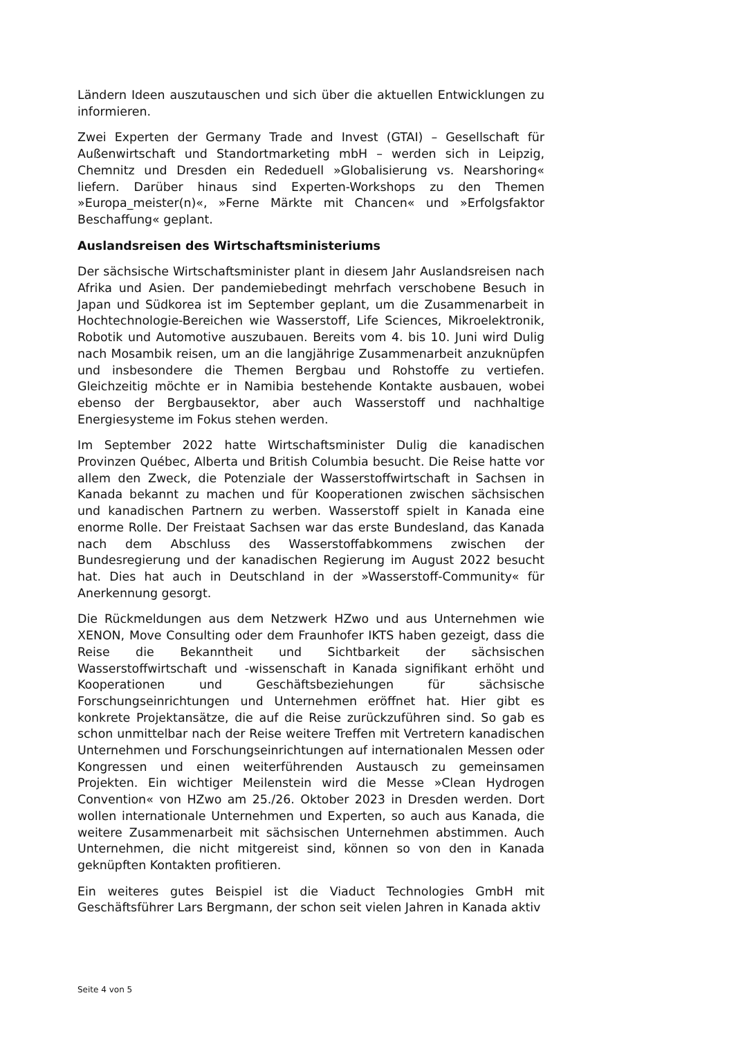Ländern Ideen auszutauschen und sich über die aktuellen Entwicklungen zu informieren.
Zwei Experten der Germany Trade and Invest (GTAI) – Gesellschaft für Außenwirtschaft und Standortmarketing mbH – werden sich in Leipzig, Chemnitz und Dresden ein Rededuell »Globalisierung vs. Nearshoring« liefern. Darüber hinaus sind Experten-Workshops zu den Themen »Europa_meister(n)«, »Ferne Märkte mit Chancen« und »Erfolgsfaktor Beschaffung« geplant.
Auslandsreisen des Wirtschaftsministeriums
Der sächsische Wirtschaftsminister plant in diesem Jahr Auslandsreisen nach Afrika und Asien. Der pandemiebedingt mehrfach verschobene Besuch in Japan und Südkorea ist im September geplant, um die Zusammenarbeit in Hochtechnologie-Bereichen wie Wasserstoff, Life Sciences, Mikroelektronik, Robotik und Automotive auszubauen. Bereits vom 4. bis 10. Juni wird Dulig nach Mosambik reisen, um an die langjährige Zusammenarbeit anzuknüpfen und insbesondere die Themen Bergbau und Rohstoffe zu vertiefen. Gleichzeitig möchte er in Namibia bestehende Kontakte ausbauen, wobei ebenso der Bergbausektor, aber auch Wasserstoff und nachhaltige Energiesysteme im Fokus stehen werden.
Im September 2022 hatte Wirtschaftsminister Dulig die kanadischen Provinzen Québec, Alberta und British Columbia besucht. Die Reise hatte vor allem den Zweck, die Potenziale der Wasserstoffwirtschaft in Sachsen in Kanada bekannt zu machen und für Kooperationen zwischen sächsischen und kanadischen Partnern zu werben. Wasserstoff spielt in Kanada eine enorme Rolle. Der Freistaat Sachsen war das erste Bundesland, das Kanada nach dem Abschluss des Wasserstoffabkommens zwischen der Bundesregierung und der kanadischen Regierung im August 2022 besucht hat. Dies hat auch in Deutschland in der »Wasserstoff-Community« für Anerkennung gesorgt.
Die Rückmeldungen aus dem Netzwerk HZwo und aus Unternehmen wie XENON, Move Consulting oder dem Fraunhofer IKTS haben gezeigt, dass die Reise die Bekanntheit und Sichtbarkeit der sächsischen Wasserstoffwirtschaft und -wissenschaft in Kanada signifikant erhöht und Kooperationen und Geschäftsbeziehungen für sächsische Forschungseinrichtungen und Unternehmen eröffnet hat. Hier gibt es konkrete Projektansätze, die auf die Reise zurückzuführen sind. So gab es schon unmittelbar nach der Reise weitere Treffen mit Vertretern kanadischen Unternehmen und Forschungseinrichtungen auf internationalen Messen oder Kongressen und einen weiterführenden Austausch zu gemeinsamen Projekten. Ein wichtiger Meilenstein wird die Messe »Clean Hydrogen Convention« von HZwo am 25./26. Oktober 2023 in Dresden werden. Dort wollen internationale Unternehmen und Experten, so auch aus Kanada, die weitere Zusammenarbeit mit sächsischen Unternehmen abstimmen. Auch Unternehmen, die nicht mitgereist sind, können so von den in Kanada geknüpften Kontakten profitieren.
Ein weiteres gutes Beispiel ist die Viaduct Technologies GmbH mit Geschäftsführer Lars Bergmann, der schon seit vielen Jahren in Kanada aktiv
Seite 4 von 5